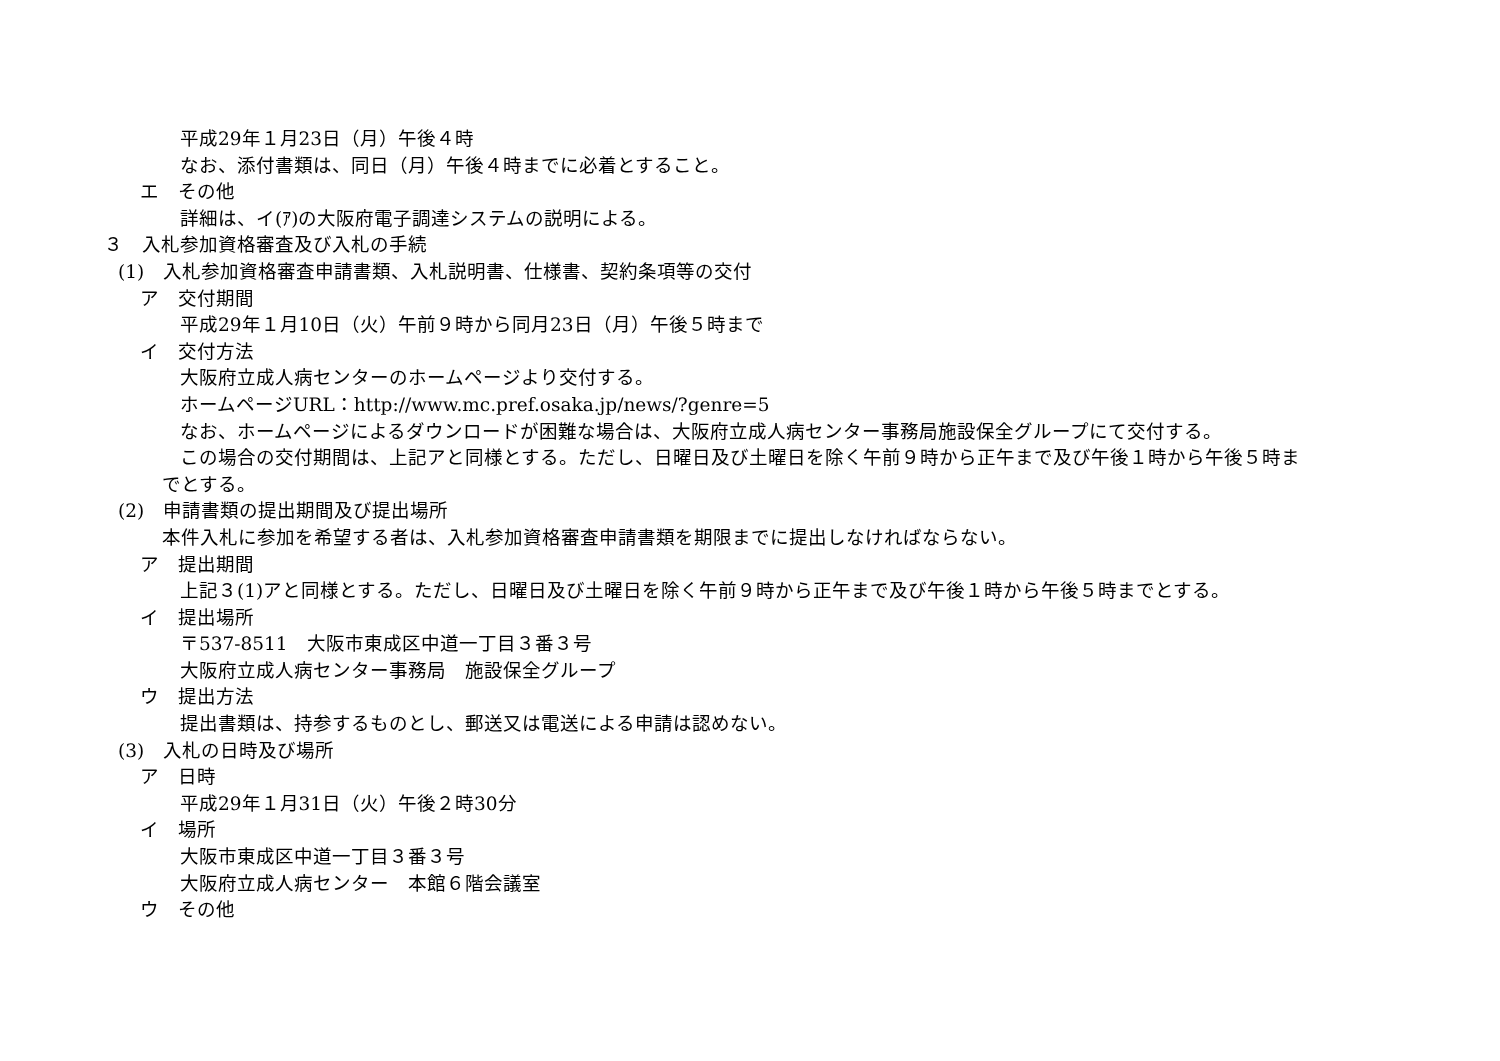平成29年１月23日（月）午後４時
なお、添付書類は、同日（月）午後４時までに必着とすること。
エ　その他
詳細は、イ(ｱ)の大阪府電子調達システムの説明による。
３　入札参加資格審査及び入札の手続
(1)　入札参加資格審査申請書類、入札説明書、仕様書、契約条項等の交付
ア　交付期間
平成29年１月10日（火）午前９時から同月23日（月）午後５時まで
イ　交付方法
大阪府立成人病センターのホームページより交付する。
ホームページURL：http://www.mc.pref.osaka.jp/news/?genre=5
なお、ホームページによるダウンロードが困難な場合は、大阪府立成人病センター事務局施設保全グループにて交付する。
この場合の交付期間は、上記アと同様とする。ただし、日曜日及び土曜日を除く午前９時から正午まで及び午後１時から午後５時ま
でとする。
(2)　申請書類の提出期間及び提出場所
本件入札に参加を希望する者は、入札参加資格審査申請書類を期限までに提出しなければならない。
ア　提出期間
上記３(1)アと同様とする。ただし、日曜日及び土曜日を除く午前９時から正午まで及び午後１時から午後５時までとする。
イ　提出場所
〒537-8511　大阪市東成区中道一丁目３番３号
大阪府立成人病センター事務局　施設保全グループ
ウ　提出方法
提出書類は、持参するものとし、郵送又は電送による申請は認めない。
(3)　入札の日時及び場所
ア　日時
平成29年１月31日（火）午後２時30分
イ　場所
大阪市東成区中道一丁目３番３号
大阪府立成人病センター　本館６階会議室
ウ　その他